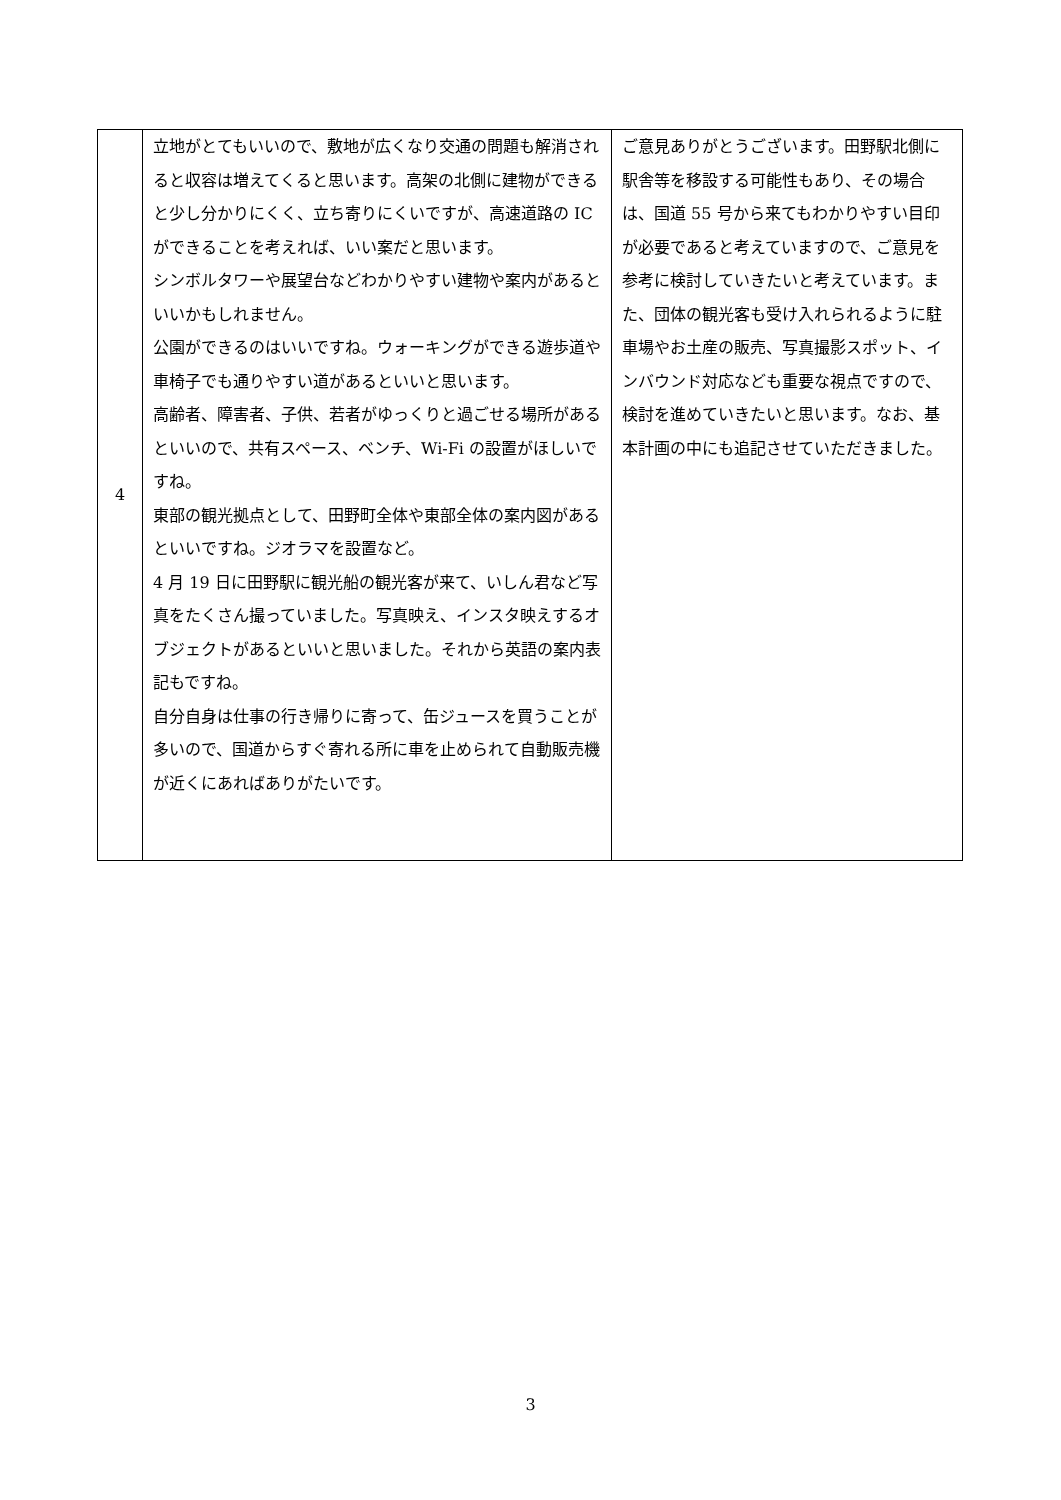| 4 | 立地がとてもいいので、敷地が広くなり交通の問題も解消されると収容は増えてくると思います。高架の北側に建物ができると少し分かりにくく、立ち寄りにくいですが、高速道路の IC ができることを考えれば、いい案だと思います。 シンボルタワーや展望台などわかりやすい建物や案内があるといいかもしれません。 公園ができるのはいいですね。ウォーキングができる遊歩道や車椅子でも通りやすい道があるといいと思います。 高齢者、障害者、子供、若者がゆっくりと過ごせる場所があるといいので、共有スペース、ベンチ、Wi-Fi の設置がほしいですね。 東部の観光拠点として、田野町全体や東部全体の案内図があるといいですね。ジオラマを設置など。 4 月 19 日に田野駅に観光船の観光客が来て、いしん君など写真をたくさん撮っていました。写真映え、インスタ映えするオブジェクトがあるといいと思いました。それから英語の案内表記もですね。 自分自身は仕事の行き帰りに寄って、缶ジュースを買うことが多いので、国道からすぐ寄れる所に車を止められて自動販売機が近くにあればありがたいです。 | ご意見ありがとうございます。田野駅北側に駅舎等を移設する可能性もあり、その場合は、国道 55 号から来てもわかりやすい目印が必要であると考えていますので、ご意見を参考に検討していきたいと考えています。また、団体の観光客も受け入れられるように駐車場やお土産の販売、写真撮影スポット、インバウンド対応なども重要な視点ですので、検討を進めていきたいと思います。なお、基本計画の中にも追記させていただきました。 |
3